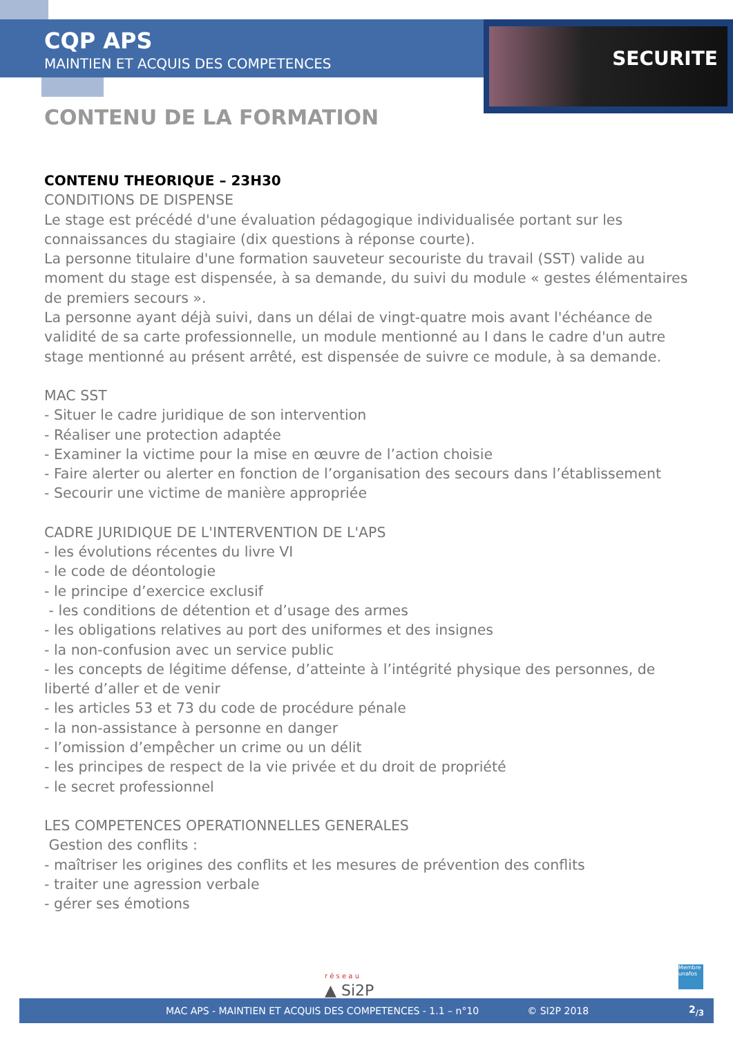SECURITE
CQP APS
MAINTIEN ET ACQUIS DES COMPETENCES
CONTENU DE LA FORMATION
CONTENU THEORIQUE – 23H30
CONDITIONS DE DISPENSE
Le stage est précédé d'une évaluation pédagogique individualisée portant sur les connaissances du stagiaire (dix questions à réponse courte).
La personne titulaire d'une formation sauveteur secouriste du travail (SST) valide au moment du stage est dispensée, à sa demande, du suivi du module « gestes élémentaires de premiers secours ».
La personne ayant déjà suivi, dans un délai de vingt-quatre mois avant l'échéance de validité de sa carte professionnelle, un module mentionné au I dans le cadre d'un autre stage mentionné au présent arrêté, est dispensée de suivre ce module, à sa demande.
MAC SST
- Situer le cadre juridique de son intervention
- Réaliser une protection adaptée
- Examiner la victime pour la mise en œuvre de l’action choisie
- Faire alerter ou alerter en fonction de l’organisation des secours dans l’établissement
- Secourir une victime de manière appropriée
CADRE JURIDIQUE DE L'INTERVENTION DE L'APS
- les évolutions récentes du livre VI
- le code de déontologie
- le principe d’exercice exclusif
- les conditions de détention et d’usage des armes
- les obligations relatives au port des uniformes et des insignes
- la non-confusion avec un service public
- les concepts de légitime défense, d’atteinte à l’intégrité physique des personnes, de liberté d’aller et de venir
- les articles 53 et 73 du code de procédure pénale
- la non-assistance à personne en danger
- l’omission d’empêcher un crime ou un délit
- les principes de respect de la vie privée et du droit de propriété
- le secret professionnel
LES COMPETENCES OPERATIONNELLES GENERALES
Gestion des conflits :
- maîtriser les origines des conflits et les mesures de prévention des conflits
- traiter une agression verbale
- gérer ses émotions
r é s e a u
▲ Si2P
Membre unafos
MAC APS - MAINTIEN ET ACQUIS DES COMPETENCES - 1.1 – n°10 © SI2P 2018 2<sub>/3</sub>